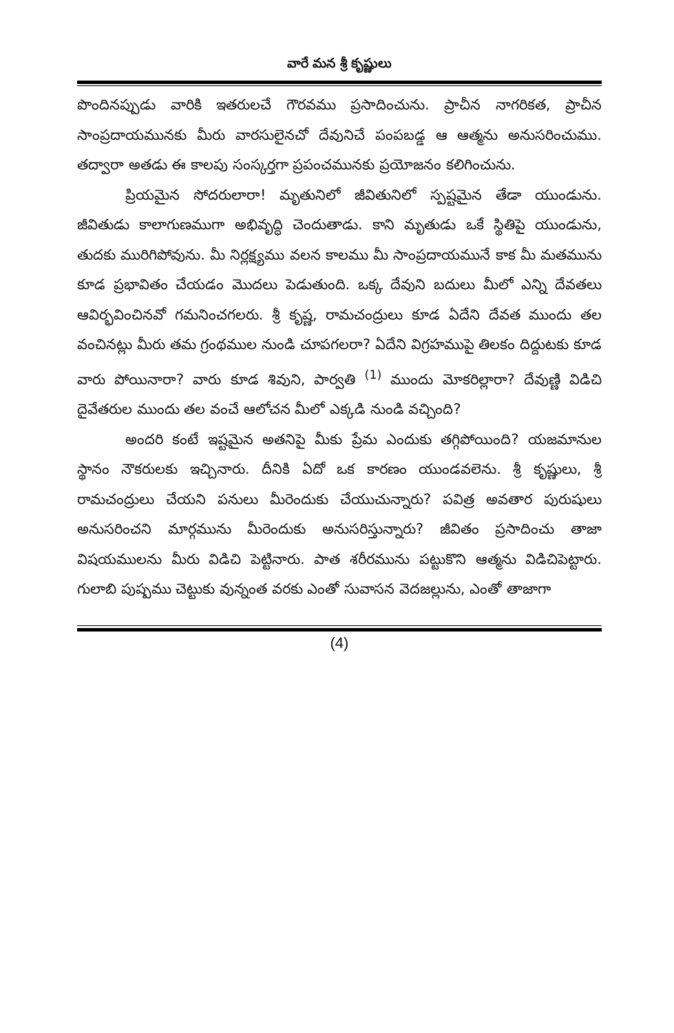వారే మన శ్రీ కృష్ణులు
పొందినప్పుడు వారికి ఇతరులచే గౌరవము ప్రసాదించును. ప్రాచీన నాగరికత, ప్రాచీన సాంప్రదాయమునకు మీరు వారసులైనచో దేవునిచే పంపబడ్డ ఆ ఆత్మను అనుసరించుము. తద్వారా అతడు ఈ కాలపు సంస్కర్తగా ప్రపంచమునకు ప్రయోజనం కలిగించును.
ప్రియమైన సోదరులారా! మృతునిలో జీవితునిలో స్పష్టమైన తేడా యుండును. జీవితుడు కాలాగుణముగా అభివృద్ధి చెందుతాడు. కాని మృతుడు ఒకే స్థితిపై యుండును, తుదకు మురిగిపోవును. మీ నిర్లక్ష్యము వలన కాలము మీ సాంప్రదాయమునే కాక మీ మతమును కూడ ప్రభావితం చేయడం మొదలు పెడుతుంది. ఒక్క దేవుని బదులు మీలో ఎన్ని దేవతలు ఆవిర్భవించినవో గమనించగలరు. శ్రీ కృష్ణ, రామచంద్రులు కూడ ఏదేని దేవత ముందు తల వంచినట్లు మీరు తమ గ్రంథముల నుండి చూపగలరా? ఏదేని విగ్రహముపై తిలకం దిద్దుటకు కూడ వారు పోయినారా? వారు కూడ శివుని, పార్వతి <sup>(1)</sup> ముందు మోకరిల్లారా? దేవుణ్ణి విడిచి దైవేతరుల ముందు తల వంచే ఆలోచన మీలో ఎక్కడి నుండి వచ్చింది?
అందరి కంటే ఇష్టమైన అతనిపై మీకు ప్రేమ ఎందుకు తగ్గిపోయింది? యజమానుల స్థానం నౌకరులకు ఇచ్చినారు. దీనికి ఏదో ఒక కారణం యుండవలెను. శ్రీ కృష్ణులు, శ్రీ రామచంద్రులు చేయని పనులు మీరెందుకు చేయుచున్నారు? పవిత్ర అవతార పురుషులు అనుసరించని మార్గమును మీరెందుకు అనుసరిస్తున్నారు? జీవితం ప్రసాదించు తాజా విషయములను మీరు విడిచి పెట్టినారు. పాత శరీరమును పట్టుకొని ఆత్మను విడిచిపెట్టారు. గులాబి పుష్పము చెట్టుకు వున్నంత వరకు ఎంతో సువాసన వెదజల్లును, ఎంతో తాజాగా
(4)